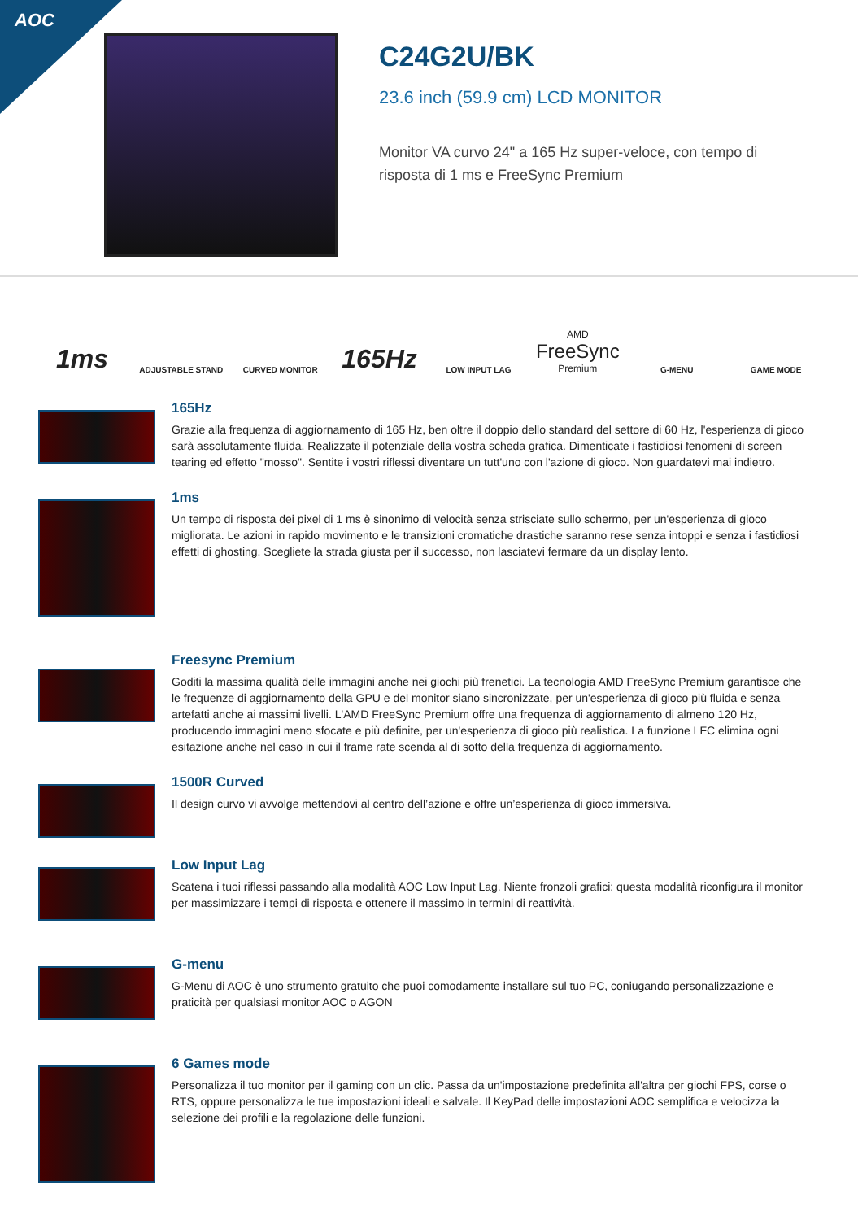AOC
C24G2U/BK
23.6 inch (59.9 cm) LCD MONITOR
Monitor VA curvo 24" a 165 Hz super-veloce, con tempo di risposta di 1 ms e FreeSync Premium
1ms
ADJUSTABLE STAND
CURVED MONITOR
165Hz
LOW INPUT LAG
AMD
FreeSync
Premium
G-MENU
GAME MODE
165Hz
Grazie alla frequenza di aggiornamento di 165 Hz, ben oltre il doppio dello standard del settore di 60 Hz, l'esperienza di gioco sarà assolutamente fluida. Realizzate il potenziale della vostra scheda grafica. Dimenticate i fastidiosi fenomeni di screen tearing ed effetto "mosso". Sentite i vostri riflessi diventare un tutt'uno con l'azione di gioco. Non guardatevi mai indietro.
1ms
Un tempo di risposta dei pixel di 1 ms è sinonimo di velocità senza strisciate sullo schermo, per un'esperienza di gioco migliorata. Le azioni in rapido movimento e le transizioni cromatiche drastiche saranno rese senza intoppi e senza i fastidiosi effetti di ghosting. Scegliete la strada giusta per il successo, non lasciatevi fermare da un display lento.
Freesync Premium
Goditi la massima qualità delle immagini anche nei giochi più frenetici. La tecnologia AMD FreeSync Premium garantisce che le frequenze di aggiornamento della GPU e del monitor siano sincronizzate, per un'esperienza di gioco più fluida e senza artefatti anche ai massimi livelli. L'AMD FreeSync Premium offre una frequenza di aggiornamento di almeno 120 Hz, producendo immagini meno sfocate e più definite, per un'esperienza di gioco più realistica. La funzione LFC elimina ogni esitazione anche nel caso in cui il frame rate scenda al di sotto della frequenza di aggiornamento.
1500R Curved
Il design curvo vi avvolge mettendovi al centro dell’azione e offre un’esperienza di gioco immersiva.
Low Input Lag
Scatena i tuoi riflessi passando alla modalità AOC Low Input Lag. Niente fronzoli grafici: questa modalità riconfigura il monitor per massimizzare i tempi di risposta e ottenere il massimo in termini di reattività.
G-menu
G-Menu di AOC è uno strumento gratuito che puoi comodamente installare sul tuo PC, coniugando personalizzazione e praticità per qualsiasi monitor AOC o AGON
6 Games mode
Personalizza il tuo monitor per il gaming con un clic. Passa da un'impostazione predefinita all'altra per giochi FPS, corse o RTS, oppure personalizza le tue impostazioni ideali e salvale. Il KeyPad delle impostazioni AOC semplifica e velocizza la selezione dei profili e la regolazione delle funzioni.